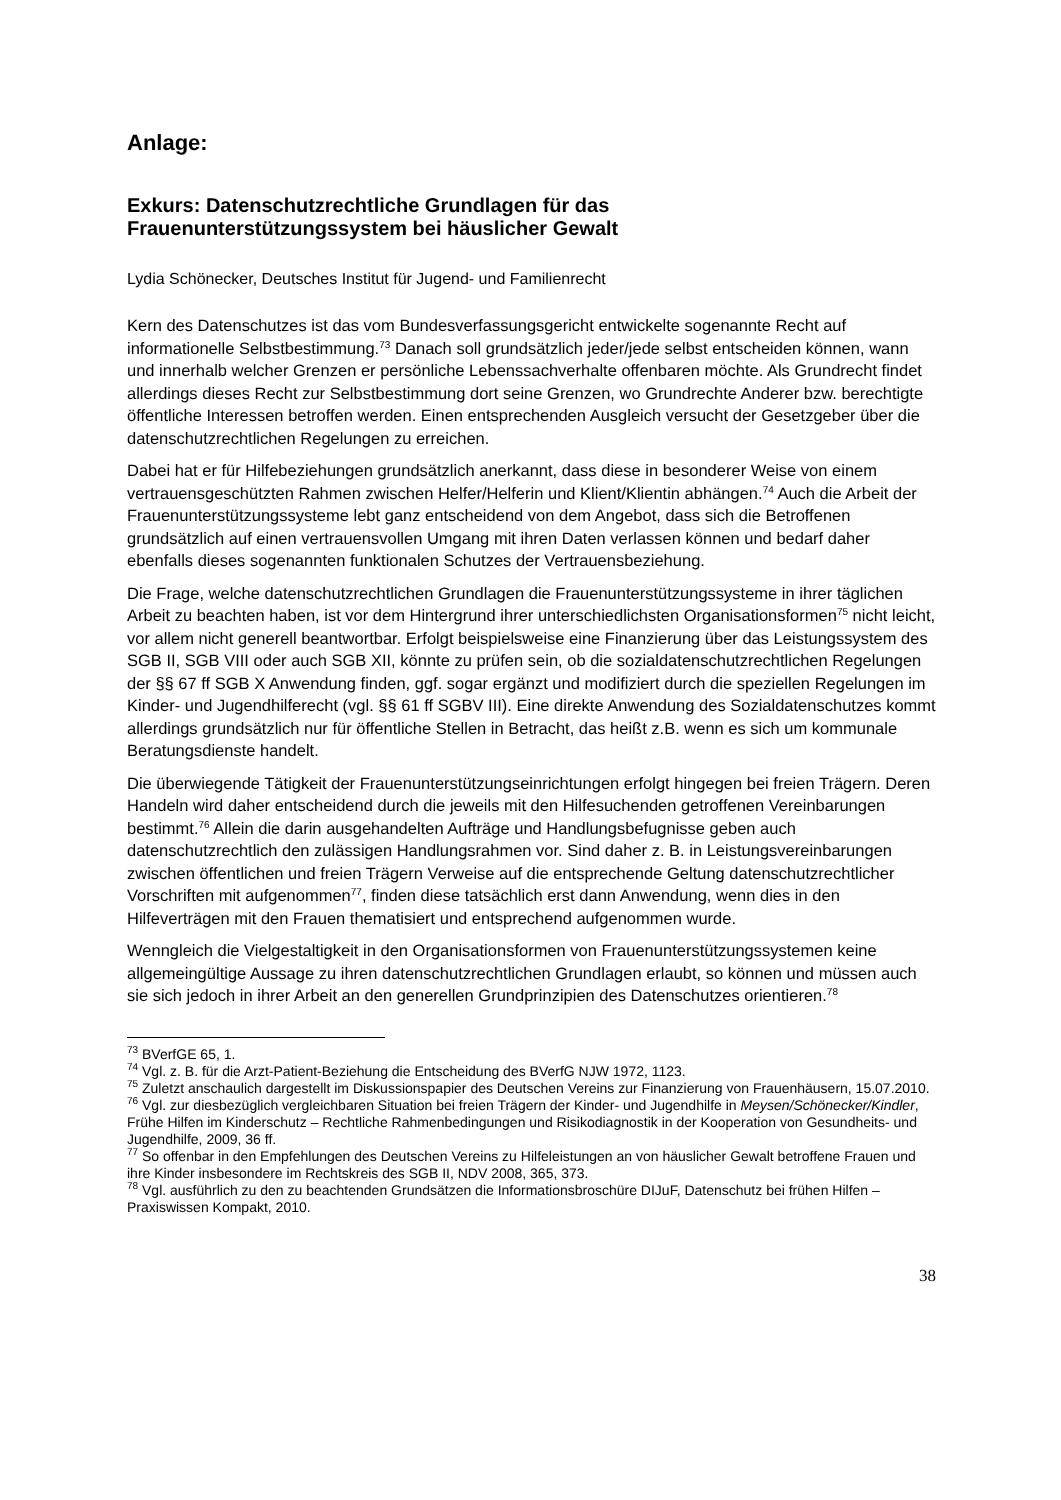Anlage:
Exkurs: Datenschutzrechtliche Grundlagen für das
Frauenunterstützungssystem bei häuslicher Gewalt
Lydia Schönecker, Deutsches Institut für Jugend- und Familienrecht
Kern des Datenschutzes ist das vom Bundesverfassungsgericht entwickelte sogenannte Recht auf informationelle Selbstbestimmung.<sup>73</sup> Danach soll grundsätzlich jeder/jede selbst entscheiden können, wann und innerhalb welcher Grenzen er persönliche Lebenssachverhalte offenbaren möchte. Als Grundrecht findet allerdings dieses Recht zur Selbstbestimmung dort seine Grenzen, wo Grundrechte Anderer bzw. berechtigte öffentliche Interessen betroffen werden. Einen entsprechenden Ausgleich versucht der Gesetzgeber über die datenschutzrechtlichen Regelungen zu erreichen.
Dabei hat er für Hilfebeziehungen grundsätzlich anerkannt, dass diese in besonderer Weise von einem vertrauensgeschützten Rahmen zwischen Helfer/Helferin und Klient/Klientin abhängen.<sup>74</sup> Auch die Arbeit der Frauenunterstützungssysteme lebt ganz entscheidend von dem Angebot, dass sich die Betroffenen grundsätzlich auf einen vertrauensvollen Umgang mit ihren Daten verlassen können und bedarf daher ebenfalls dieses sogenannten funktionalen Schutzes der Vertrauensbeziehung.
Die Frage, welche datenschutzrechtlichen Grundlagen die Frauenunterstützungssysteme in ihrer täglichen Arbeit zu beachten haben, ist vor dem Hintergrund ihrer unterschiedlichsten Organisationsformen<sup>75</sup> nicht leicht, vor allem nicht generell beantwortbar. Erfolgt beispielsweise eine Finanzierung über das Leistungssystem des SGB II, SGB VIII oder auch SGB XII, könnte zu prüfen sein, ob die sozialdatenschutzrechtlichen Regelungen der §§ 67 ff SGB X Anwendung finden, ggf. sogar ergänzt und modifiziert durch die speziellen Regelungen im Kinder- und Jugendhilferecht (vgl. §§ 61 ff SGBV III). Eine direkte Anwendung des Sozialdatenschutzes kommt allerdings grundsätzlich nur für öffentliche Stellen in Betracht, das heißt z.B. wenn es sich um kommunale Beratungsdienste handelt.
Die überwiegende Tätigkeit der Frauenunterstützungseinrichtungen erfolgt hingegen bei freien Trägern. Deren Handeln wird daher entscheidend durch die jeweils mit den Hilfesuchenden getroffenen Vereinbarungen bestimmt.<sup>76</sup> Allein die darin ausgehandelten Aufträge und Handlungsbefugnisse geben auch datenschutzrechtlich den zulässigen Handlungsrahmen vor. Sind daher z. B. in Leistungsvereinbarungen zwischen öffentlichen und freien Trägern Verweise auf die entsprechende Geltung datenschutzrechtlicher Vorschriften mit aufgenommen<sup>77</sup>, finden diese tatsächlich erst dann Anwendung, wenn dies in den Hilfeverträgen mit den Frauen thematisiert und entsprechend aufgenommen wurde.
Wenngleich die Vielgestaltigkeit in den Organisationsformen von Frauenunterstützungssystemen keine allgemeingültige Aussage zu ihren datenschutzrechtlichen Grundlagen erlaubt, so können und müssen auch sie sich jedoch in ihrer Arbeit an den generellen Grundprinzipien des Datenschutzes orientieren.<sup>78</sup>
<sup>73</sup> BVerfGE 65, 1.
<sup>74</sup> Vgl. z. B. für die Arzt-Patient-Beziehung die Entscheidung des BVerfG NJW 1972, 1123.
<sup>75</sup> Zuletzt anschaulich dargestellt im Diskussionspapier des Deutschen Vereins zur Finanzierung von Frauenhäusern, 15.07.2010.
<sup>76</sup> Vgl. zur diesbezüglich vergleichbaren Situation bei freien Trägern der Kinder- und Jugendhilfe in Meysen/Schönecker/Kindler, Frühe Hilfen im Kinderschutz – Rechtliche Rahmenbedingungen und Risikodiagnostik in der Kooperation von Gesundheits- und Jugendhilfe, 2009, 36 ff.
<sup>77</sup> So offenbar in den Empfehlungen des Deutschen Vereins zu Hilfeleistungen an von häuslicher Gewalt betroffene Frauen und ihre Kinder insbesondere im Rechtskreis des SGB II, NDV 2008, 365, 373.
<sup>78</sup> Vgl. ausführlich zu den zu beachtenden Grundsätzen die Informationsbroschüre DIJuF, Datenschutz bei frühen Hilfen – Praxiswissen Kompakt, 2010.
38